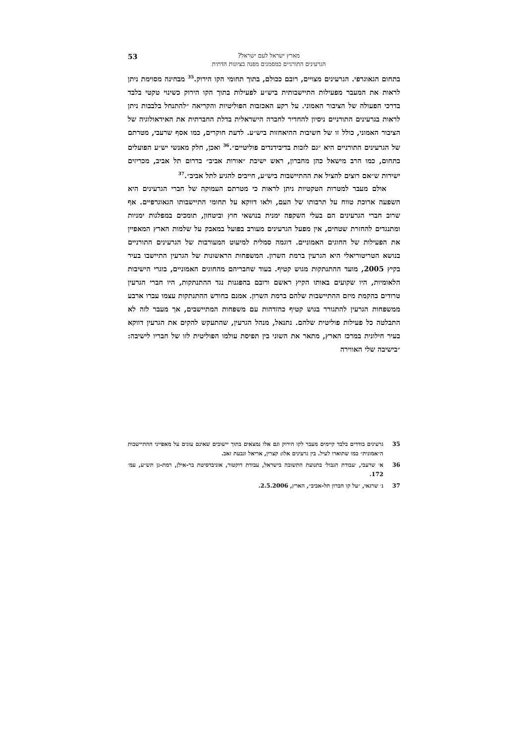53
מארץ ישראל לעם ישראל?
הגרעינים התורניים כמסמנים מפנה בציונות הדתית
בתחום הגאוגרפי. הגרעינים מצויים, רובם ככולם, בתוך תחומי הקו הירוק.<sup>35</sup> מבחינה מסוימת ניתן לראות את המעבר מפעילות התיישבותית ביש״ע לפעילות בתוך הקו הירוק כשינוי טקטי בלבד בדרכי הפעולה של הציבור האמוני. על רקע האכזבות הפוליטיות והקריאה ״להתנחל בלבבות ניתן לראות בגרעינים התורניים ניסיון להחדיר לחברה הישראלית בדלת החברתית את האידאולוגיה של הציבור האמוני, כולל זו של חשיבות ההיאחזות ביש״ע. לדעת חוקרים, כמו אסף שרעבי, מטרתם של הגרעינים התורניים היא ״גם לזכות בדיבידנדים פוליטיים״.<sup>36</sup> ואכן, חלק מאנשי יש״ע הפועלים בתחום, כמו הרב מישאל כהן מחברון, ראש ישיבת ״אורות אביב״ בדרום תל אביב, מכריזים ישירות ש״אם רוצים להציל את ההתיישבות ביש״ע, חייבים להגיע לתל אביב״.<sup>37</sup>
אולם מעבר למטרות הטקטיות ניתן לראות כי מטרתם העמוקה של חברי הגרעינים היא השפעה ארוכת טווח על תרבותו של העם, ולאו דווקא על תחומי התיישבותו הגאוגרפיים. אף שרוב חברי הגרעינים הם בעלי השקפה ימנית בנושאי חוץ וביטחון, תומכים במפלגות ימניות ומתנגדים להחזרת שטחים, אין מפעל הגרעינים מעורב בפועל במאבק על שלמות הארץ המאפיין את הפעילות של החוגים האמוניים. דוגמה סמלית למיעוט המעורבות של הגרעינים התורניים בנושא הטריטוריאלי היא הגרעין ברמת השרון. המשפחות הראשונות של הגרעין התיישבו בעיר בקיץ 2005, מועד ההתנתקות מגוש קטיף. בעוד שחבריהם מהחוגים האמוניים, בוגרי הישיבות הלאומיות, היו שקועים באותו הקיץ ראשם ורובם בהפגנות נגד ההתנתקות, היו חברי הגרעין טרודים בהקמת מיזם ההתיישבות שלהם ברמת השרון. אמנם בחודש ההתנתקות עצמו עברו ארבע ממשפחות הגרעין להתגורר בגוש קטיף כהזדהות עם משפחות המתיישבים, אך מעבר לזה לא התבלטה כל פעילות פוליטית שלהם. נתנאל, מנהל הגרעין, שהתעקש להקים את הגרעין דווקא בעיר חילונית במרכז הארץ, מתאר את השוני בין תפיסת עולמו הפוליטית לזו של חבריו לישיבה: ״בישיבה שלי האווירה
35 גרעינים בודדים בלבד קיימים מעבר לקו הירוק וגם אלו נמצאים בתוך יישובים שאינם עונים על מאפייני ההתיישבות ה״אמונית״ כמו שתוארו לעיל. בין גרעינים אלו: קצרין, אריאל וגבעת זאב.
36 א׳ שרעבי, ׳עבודת הגבול׳ בתנועת התשובה בישראל, עבודת דוקטור, אוניברסיטת בר-אילן, רמת-גן תש״ע, עמ׳ 172.
37 נ׳ שרגאי, ״על קו חברון תל-אביב״, הארץ, 2.5.2006.